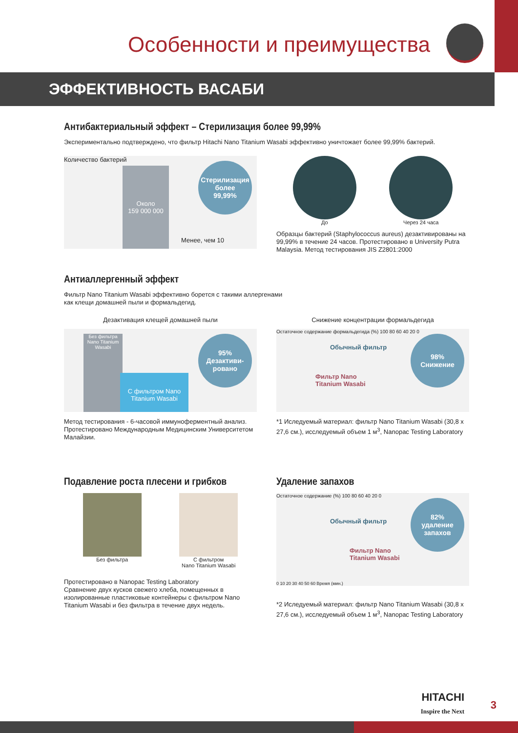Особенности и преимущества
ЭФФЕКТИВНОСТЬ ВАСАБИ
Антибактериальный эффект – Стерилизация более 99,99%
Экспериментально подтверждено, что фильтр Hitachi Nano Titanium Wasabi эффективно уничтожает более 99,99% бактерий.
Количество бактерий
Около
159 000 000
Менее, чем 10
Стерилизация более
99,99%
До Через 24 часа
Образцы бактерий (Staphylococcus aureus) дезактивированы на 99,99% в течение 24 часов. Протестировано в University Putra Malaysia. Метод тестирования JIS Z2801:2000
Антиаллергенный эффект
Фильтр Nano Titanium Wasabi эффективно борется с такими аллергенами
как клещи домашней пыли и формальдегид.
Дезактивация клещей домашней пыли
Без фильтра Nano Titanium Wasabi
С фильтром Nano Titanium Wasabi
95%
Дезактиви-
ровано
Метод тестирования - 6-часовой иммуноферментный анализ. Протестировано Международным Медицинским Университетом Малайзии.
Снижение концентрации формальдегида
Остаточное содержание формальдегида (%) 100 80 60 40 20 0
Обычный фильтр
Фильтр Nano
Titanium Wasabi
98%
Снижение
*1 Иследуемый материал: фильтр Nano Titanium Wasabi (30,8 x 27,6 см.), исследуемый объем 1 м<sup>3</sup>, Nanopac Testing Laboratory
Подавление роста плесени и грибков
Без фильтра С фильтром
Nano Titanium Wasabi
Протестировано в Nanopac Testing Laboratory
Сравнение двух кусков свежего хлеба, помещенных в изолированные пластиковые контейнеры с фильтром Nano Titanium Wasabi и без фильтра в течение двух недель.
Удаление запахов
Остаточное содержание (%) 100 80 60 40 20 0
Обычный фильтр
Фильтр Nano
Titanium Wasabi
82%
удаление
запахов
0 10 20 30 40 50 60 Время (мин.)
*2 Иследуемый материал: фильтр Nano Titanium Wasabi (30,8 x 27,6 см.), исследуемый объем 1 м<sup>3</sup>, Nanopac Testing Laboratory
HITACHI
Inspire the Next
3